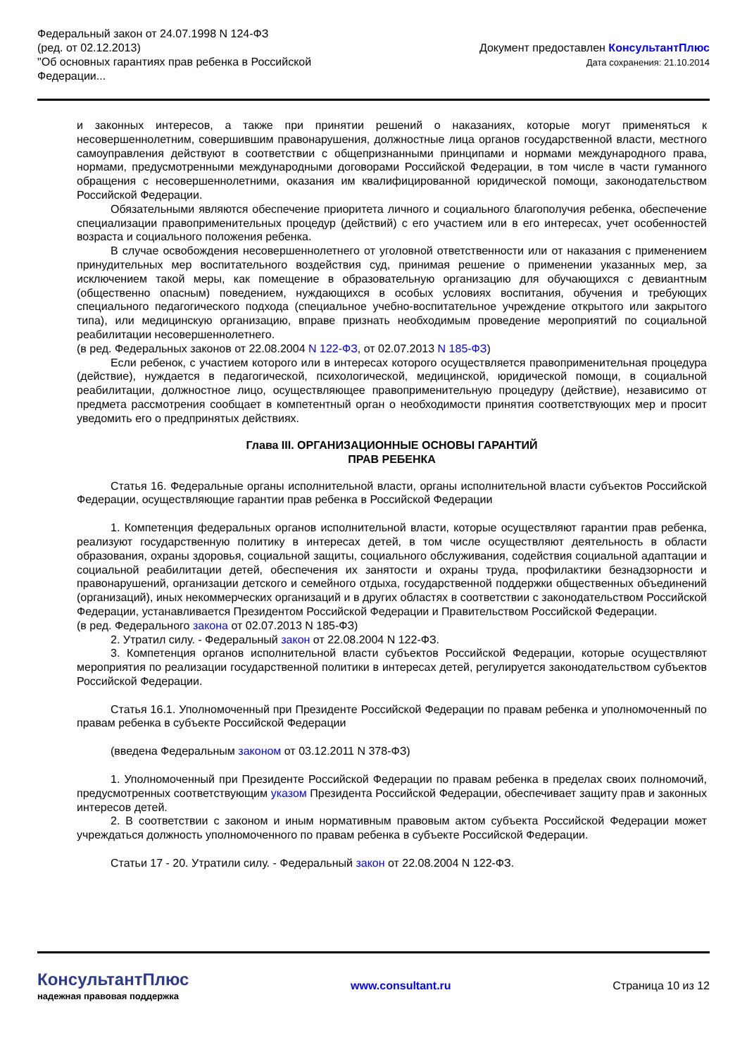Федеральный закон от 24.07.1998 N 124-ФЗ
(ред. от 02.12.2013)
"Об основных гарантиях прав ребенка в Российской
Федерации...
Документ предоставлен КонсультантПлюс
Дата сохранения: 21.10.2014
и законных интересов, а также при принятии решений о наказаниях, которые могут применяться к несовершеннолетним, совершившим правонарушения, должностные лица органов государственной власти, местного самоуправления действуют в соответствии с общепризнанными принципами и нормами международного права, нормами, предусмотренными международными договорами Российской Федерации, в том числе в части гуманного обращения с несовершеннолетними, оказания им квалифицированной юридической помощи, законодательством Российской Федерации.
Обязательными являются обеспечение приоритета личного и социального благополучия ребенка, обеспечение специализации правоприменительных процедур (действий) с его участием или в его интересах, учет особенностей возраста и социального положения ребенка.
В случае освобождения несовершеннолетнего от уголовной ответственности или от наказания с применением принудительных мер воспитательного воздействия суд, принимая решение о применении указанных мер, за исключением такой меры, как помещение в образовательную организацию для обучающихся с девиантным (общественно опасным) поведением, нуждающихся в особых условиях воспитания, обучения и требующих специального педагогического подхода (специальное учебно-воспитательное учреждение открытого или закрытого типа), или медицинскую организацию, вправе признать необходимым проведение мероприятий по социальной реабилитации несовершеннолетнего.
(в ред. Федеральных законов от 22.08.2004 N 122-ФЗ, от 02.07.2013 N 185-ФЗ)
Если ребенок, с участием которого или в интересах которого осуществляется правоприменительная процедура (действие), нуждается в педагогической, психологической, медицинской, юридической помощи, в социальной реабилитации, должностное лицо, осуществляющее правоприменительную процедуру (действие), независимо от предмета рассмотрения сообщает в компетентный орган о необходимости принятия соответствующих мер и просит уведомить его о предпринятых действиях.
Глава III. ОРГАНИЗАЦИОННЫЕ ОСНОВЫ ГАРАНТИЙ
ПРАВ РЕБЕНКА
Статья 16. Федеральные органы исполнительной власти, органы исполнительной власти субъектов Российской Федерации, осуществляющие гарантии прав ребенка в Российской Федерации
1. Компетенция федеральных органов исполнительной власти, которые осуществляют гарантии прав ребенка, реализуют государственную политику в интересах детей, в том числе осуществляют деятельность в области образования, охраны здоровья, социальной защиты, социального обслуживания, содействия социальной адаптации и социальной реабилитации детей, обеспечения их занятости и охраны труда, профилактики безнадзорности и правонарушений, организации детского и семейного отдыха, государственной поддержки общественных объединений (организаций), иных некоммерческих организаций и в других областях в соответствии с законодательством Российской Федерации, устанавливается Президентом Российской Федерации и Правительством Российской Федерации.
(в ред. Федерального закона от 02.07.2013 N 185-ФЗ)
2. Утратил силу. - Федеральный закон от 22.08.2004 N 122-ФЗ.
3. Компетенция органов исполнительной власти субъектов Российской Федерации, которые осуществляют мероприятия по реализации государственной политики в интересах детей, регулируется законодательством субъектов Российской Федерации.
Статья 16.1. Уполномоченный при Президенте Российской Федерации по правам ребенка и уполномоченный по правам ребенка в субъекте Российской Федерации
(введена Федеральным законом от 03.12.2011 N 378-ФЗ)
1. Уполномоченный при Президенте Российской Федерации по правам ребенка в пределах своих полномочий, предусмотренных соответствующим указом Президента Российской Федерации, обеспечивает защиту прав и законных интересов детей.
2. В соответствии с законом и иным нормативным правовым актом субъекта Российской Федерации может учреждаться должность уполномоченного по правам ребенка в субъекте Российской Федерации.
Статьи 17 - 20. Утратили силу. - Федеральный закон от 22.08.2004 N 122-ФЗ.
КонсультантПлюс
надежная правовая поддержка
www.consultant.ru Страница 10 из 12